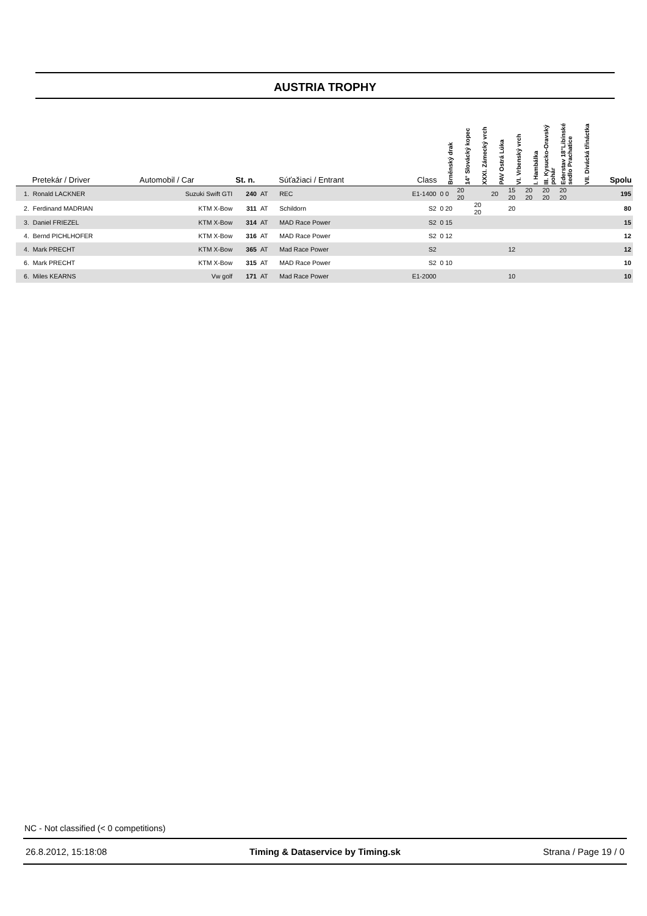AUSTRIA TROPHY
| | Pretekár / Driver | Automobil / Car | St. n. | | Súťažiaci / Entrant | Class | Brněnský drak | 14° Slovácký kopec | XXXI. Zámecký vrch | PAV Ostrá Lúka | VI. Vrbenský vrch | I. Hambálka | III. Kysucko-Oravský pohár | Ederstav 18°Libínské sedlo Prachatice | VII. Divácká třináctka | Spolu |
| --- | --- | --- | --- | --- | --- | --- | --- | --- | --- | --- | --- | --- | --- | --- | --- | --- |
| 1. | Ronald LACKNER | Suzuki Swift GTI | 240 | AT | REC | E1-1400 | 0 0 | 20 20 | | 20 | 15 20 | 20 20 | 20 20 | 20 20 | | 195 |
| 2. | Ferdinand MADRIAN | KTM X-Bow | 311 | AT | Schildorn | S2 | 0 20 | | 20 20 | | 20 | | | | | 80 |
| 3. | Daniel FRIEZEL | KTM X-Bow | 314 | AT | MAD Race Power | S2 | 0 15 | | | | | | | | | 15 |
| 4. | Bernd PICHLHOFER | KTM X-Bow | 316 | AT | MAD Race Power | S2 | 0 12 | | | | | | | | | 12 |
| 4. | Mark PRECHT | KTM X-Bow | 365 | AT | Mad Race Power | S2 | | | | | 12 | | | | | 12 |
| 6. | Mark PRECHT | KTM X-Bow | 315 | AT | MAD Race Power | S2 | 0 10 | | | | | | | | | 10 |
| 6. | Miles KEARNS | Vw golf | 171 | AT | Mad Race Power | E1-2000 | | | | | 10 | | | | | 10 |
NC - Not classified (< 0 competitions)
26.8.2012, 15:18:08 Timing & Dataservice by Timing.sk Strana / Page 19 / 0